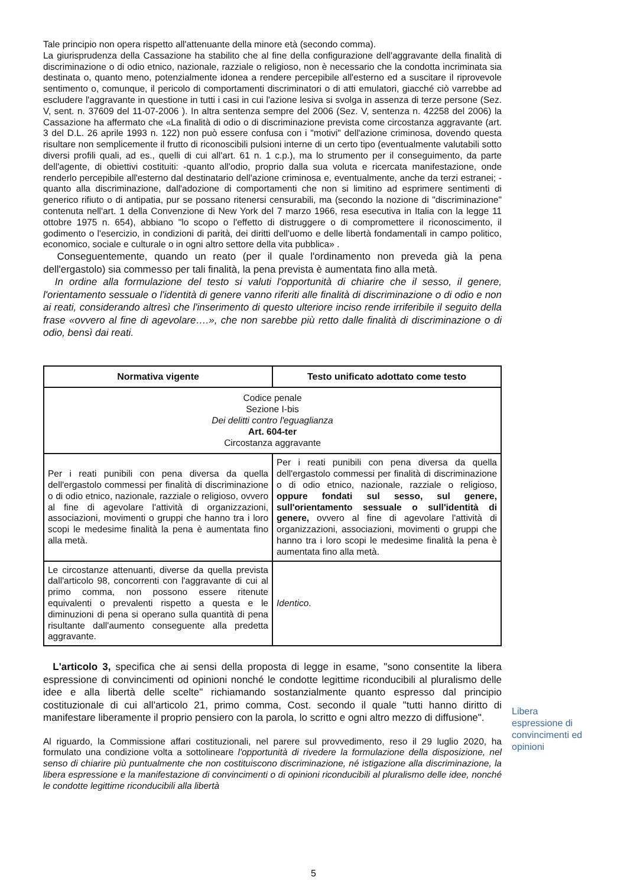Tale principio non opera rispetto all'attenuante della minore età (secondo comma).
La giurisprudenza della Cassazione ha stabilito che al fine della configurazione dell'aggravante della finalità di discriminazione o di odio etnico, nazionale, razziale o religioso, non è necessario che la condotta incriminata sia destinata o, quanto meno, potenzialmente idonea a rendere percepibile all'esterno ed a suscitare il riprovevole sentimento o, comunque, il pericolo di comportamenti discriminatori o di atti emulatori, giacché ciò varrebbe ad escludere l'aggravante in questione in tutti i casi in cui l'azione lesiva si svolga in assenza di terze persone (Sez. V, sent. n. 37609 del 11-07-2006 ). In altra sentenza sempre del 2006 (Sez. V, sentenza n. 42258 del 2006) la Cassazione ha affermato che «La finalità di odio o di discriminazione prevista come circostanza aggravante (art. 3 del D.L. 26 aprile 1993 n. 122) non può essere confusa con i "motivi" dell'azione criminosa, dovendo questa risultare non semplicemente il frutto di riconoscibili pulsioni interne di un certo tipo (eventualmente valutabili sotto diversi profili quali, ad es., quelli di cui all'art. 61 n. 1 c.p.), ma lo strumento per il conseguimento, da parte dell'agente, di obiettivi costituiti: -quanto all'odio, proprio dalla sua voluta e ricercata manifestazione, onde renderlo percepibile all'esterno dal destinatario dell'azione criminosa e, eventualmente, anche da terzi estranei; -quanto alla discriminazione, dall'adozione di comportamenti che non si limitino ad esprimere sentimenti di generico rifiuto o di antipatia, pur se possano ritenersi censurabili, ma (secondo la nozione di "discriminazione" contenuta nell'art. 1 della Convenzione di New York del 7 marzo 1966, resa esecutiva in Italia con la legge 11 ottobre 1975 n. 654), abbiano "lo scopo o l'effetto di distruggere o di compromettere il riconoscimento, il godimento o l'esercizio, in condizioni di parità, dei diritti dell'uomo e delle libertà fondamentali in campo politico, economico, sociale e culturale o in ogni altro settore della vita pubblica» .
Conseguentemente, quando un reato (per il quale l'ordinamento non preveda già la pena dell'ergastolo) sia commesso per tali finalità, la pena prevista è aumentata fino alla metà.
In ordine alla formulazione del testo si valuti l'opportunità di chiarire che il sesso, il genere, l'orientamento sessuale o l'identità di genere vanno riferiti alle finalità di discriminazione o di odio e non ai reati, considerando altresì che l'inserimento di questo ulteriore inciso rende irriferibile il seguito della frase «ovvero al fine di agevolare….», che non sarebbe più retto dalle finalità di discriminazione o di odio, bensì dai reati.
| Normativa vigente | Testo unificato adottato come testo |
| --- | --- |
| Codice penale Sezione I-bis Dei delitti contro l'eguaglianza Art. 604-ter Circostanza aggravante | |
| Per i reati punibili con pena diversa da quella dell'ergastolo commessi per finalità di discriminazione o di odio etnico, nazionale, razziale o religioso, ovvero al fine di agevolare l'attività di organizzazioni, associazioni, movimenti o gruppi che hanno tra i loro scopi le medesime finalità la pena è aumentata fino alla metà. | Per i reati punibili con pena diversa da quella dell'ergastolo commessi per finalità di discriminazione o di odio etnico, nazionale, razziale o religioso, oppure fondati sul sesso, sul genere, sull'orientamento sessuale o sull'identità di genere, ovvero al fine di agevolare l'attività di organizzazioni, associazioni, movimenti o gruppi che hanno tra i loro scopi le medesime finalità la pena è aumentata fino alla metà. |
| Le circostanze attenuanti, diverse da quella prevista dall'articolo 98, concorrenti con l'aggravante di cui al primo comma, non possono essere ritenute equivalenti o prevalenti rispetto a questa e le diminuzioni di pena si operano sulla quantità di pena risultante dall'aumento conseguente alla predetta aggravante. | Identico . |
L'articolo 3, specifica che ai sensi della proposta di legge in esame, "sono consentite la libera espressione di convincimenti od opinioni nonché le condotte legittime riconducibili al pluralismo delle idee e alla libertà delle scelte" richiamando sostanzialmente quanto espresso dal principio costituzionale di cui all'articolo 21, primo comma, Cost. secondo il quale "tutti hanno diritto di manifestare liberamente il proprio pensiero con la parola, lo scritto e ogni altro mezzo di diffusione".
Al riguardo, la Commissione affari costituzionali, nel parere sul provvedimento, reso il 29 luglio 2020, ha formulato una condizione volta a sottolineare l'opportunità di rivedere la formulazione della disposizione, nel senso di chiarire più puntualmente che non costituiscono discriminazione, né istigazione alla discriminazione, la libera espressione e la manifestazione di convincimenti o di opinioni riconducibili al pluralismo delle idee, nonché le condotte legittime riconducibili alla libertà
Libera espressione di convincimenti ed opinioni
5